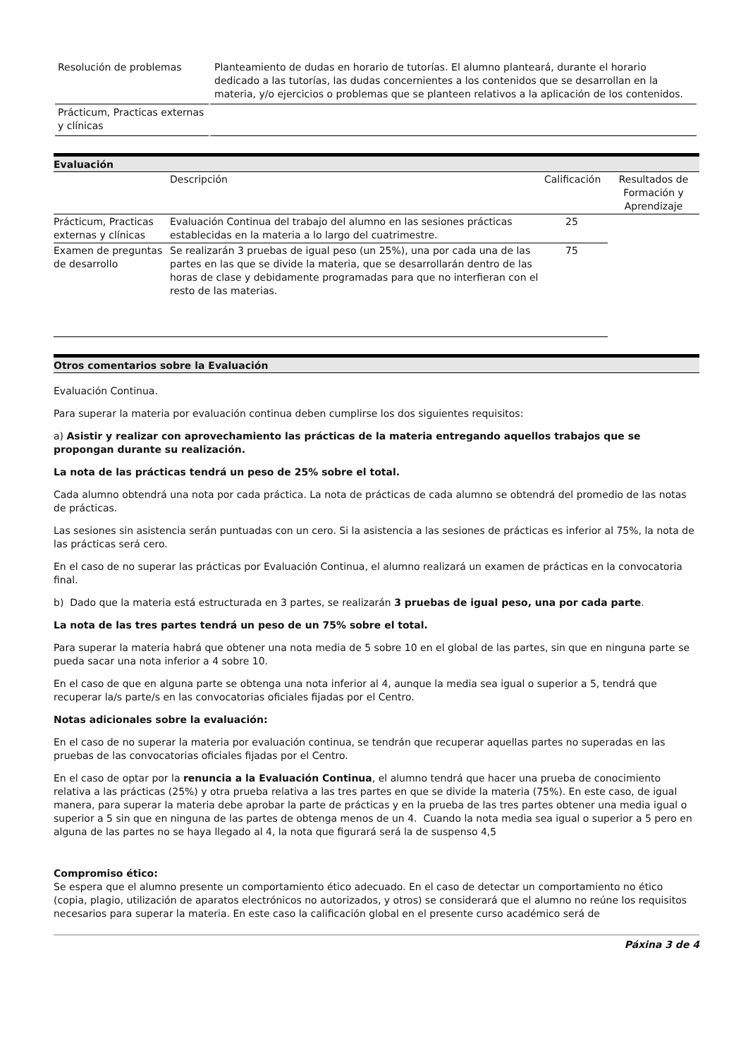| Resolución de problemas | Planteamiento de dudas en horario de tutorías. El alumno planteará, durante el horario dedicado a las tutorías, las dudas concernientes a los contenidos que se desarrollan en la materia, y/o ejercicios o problemas que se planteen relativos a la aplicación de los contenidos. |
| Prácticum, Practicas externas y clínicas | |
Evaluación
| | Descripción | Calificación | Resultados de Formación y Aprendizaje |
| Prácticum, Practicas externas y clínicas | Evaluación Continua del trabajo del alumno en las sesiones prácticas establecidas en la materia a lo largo del cuatrimestre. | 25 | |
| Examen de preguntas de desarrollo | Se realizarán 3 pruebas de igual peso (un 25%), una por cada una de las partes en las que se divide la materia, que se desarrollarán dentro de las horas de clase y debidamente programadas para que no interfieran con el resto de las materias. | 75 | |
Otros comentarios sobre la Evaluación
Evaluación Continua.
Para superar la materia por evaluación continua deben cumplirse los dos siguientes requisitos:
a) Asistir y realizar con aprovechamiento las prácticas de la materia entregando aquellos trabajos que se propongan durante su realización.
La nota de las prácticas tendrá un peso de 25% sobre el total.
Cada alumno obtendrá una nota por cada práctica. La nota de prácticas de cada alumno se obtendrá del promedio de las notas de prácticas.
Las sesiones sin asistencia serán puntuadas con un cero. Si la asistencia a las sesiones de prácticas es inferior al 75%, la nota de las prácticas será cero.
En el caso de no superar las prácticas por Evaluación Continua, el alumno realizará un examen de prácticas en la convocatoria final.
b) Dado que la materia está estructurada en 3 partes, se realizarán 3 pruebas de igual peso, una por cada parte.
La nota de las tres partes tendrá un peso de un 75% sobre el total.
Para superar la materia habrá que obtener una nota media de 5 sobre 10 en el global de las partes, sin que en ninguna parte se pueda sacar una nota inferior a 4 sobre 10.
En el caso de que en alguna parte se obtenga una nota inferior al 4, aunque la media sea igual o superior a 5, tendrá que recuperar la/s parte/s en las convocatorias oficiales fijadas por el Centro.
Notas adicionales sobre la evaluación:
En el caso de no superar la materia por evaluación continua, se tendrán que recuperar aquellas partes no superadas en las pruebas de las convocatorias oficiales fijadas por el Centro.
En el caso de optar por la renuncia a la Evaluación Continua, el alumno tendrá que hacer una prueba de conocimiento relativa a las prácticas (25%) y otra prueba relativa a las tres partes en que se divide la materia (75%). En este caso, de igual manera, para superar la materia debe aprobar la parte de prácticas y en la prueba de las tres partes obtener una media igual o superior a 5 sin que en ninguna de las partes de obtenga menos de un 4. Cuando la nota media sea igual o superior a 5 pero en alguna de las partes no se haya llegado al 4, la nota que figurará será la de suspenso 4,5
Compromiso ético:
Se espera que el alumno presente un comportamiento ético adecuado. En el caso de detectar un comportamiento no ético (copia, plagio, utilización de aparatos electrónicos no autorizados, y otros) se considerará que el alumno no reúne los requisitos necesarios para superar la materia. En este caso la calificación global en el presente curso académico será de
Páxina 3 de 4